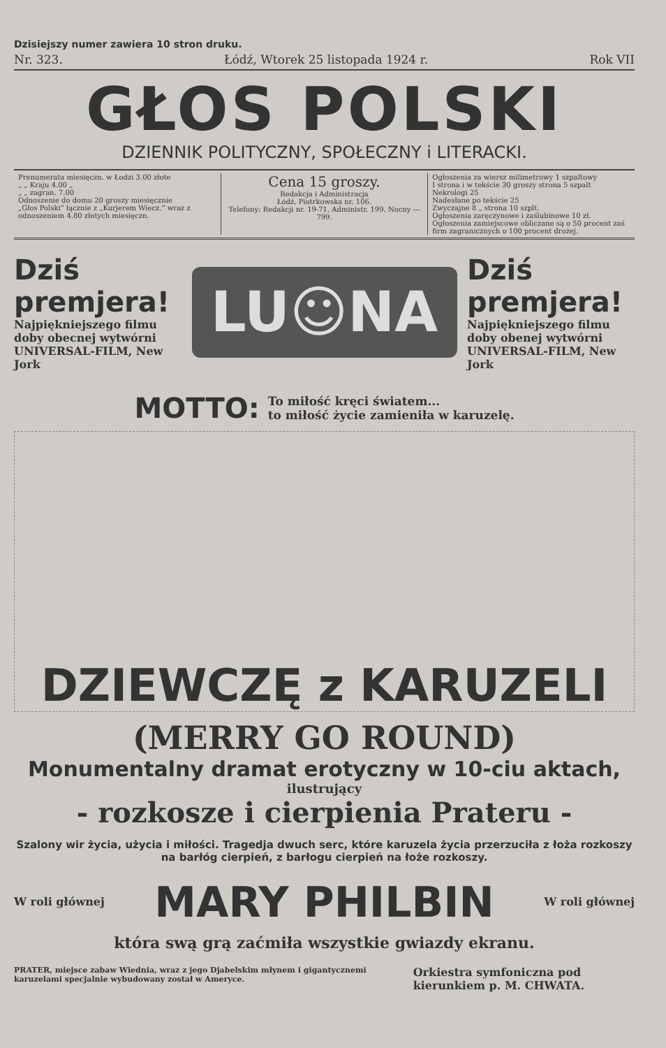Dzisiejszy numer zawiera 10 stron druku.
Nr. 323. Łódź, Wtorek 25 listopada 1924 r. Rok VII
GŁOS POLSKI
DZIENNIK POLITYCZNY, SPOŁECZNY i LITERACKI.
Prenumerata miesięczn. w Łodzi 3.00 złote
„ „ Kraju 4.00 „
„ „ zagran. 7.00
Odnoszenie do domu 20 groszy miesięcznie
„Głos Polski“ łącznie z „Kurjerem Wiecz.“ wraz z odnoszeniem 4.80 złotych miesięczn.
Cena 15 groszy.
Redakcja i Administracja
Łódź, Piotrkowska nr. 106.
Telefony: Redakcji nr. 19-71, Administr. 199. Nocny — 799.
Ogłoszenia za wiersz milimetrowy 1 szpaltowy
I strona i w tekście 30 groszy strona 5 szpalt
Nekrologi 25
Nadesłane po tekście 25
Zwyczajne 8 „ strona 10 szplt.
Ogłoszenia zaręczynowe i zaślubinowe 10 zł.
Ogłoszenia zamiejscowe obliczane są o 50 procent zaś firm zagranicznych o 100 procent drożej.
Dziś premjera!
Najpiękniejszego filmu doby obecnej wytwórni UNIVERSAL-FILM, New Jork
LU☺NA
Dziś premjera!
Najpiękniejszego filmu doby obenej wytwórni UNIVERSAL-FILM, New Jork
MOTTO: To miłość kręci światem...
to miłość życie zamieniła w karuzelę.
DZIEWCZĘ z KARUZELI
(MERRY GO ROUND)
Monumentalny dramat erotyczny w 10-ciu aktach,
ilustrujący
- rozkosze i cierpienia Prateru -
Szalony wir życia, użycia i miłości. Tragedja dwuch serc, które karuzela życia przerzuciła z łoża rozkoszy na barłóg cierpień, z barłogu cierpień na łoże rozkoszy.
W roli głównej MARY PHILBIN W roli głównej
która swą grą zaćmiła wszystkie gwiazdy ekranu.
PRATER, miejsce zabaw Wiednia, wraz z jego Djabelskim młynem i gigantycznemi karuzelami specjalnie wybudowany został w Ameryce. Orkiestra symfoniczna pod kierunkiem p. M. CHWATA.